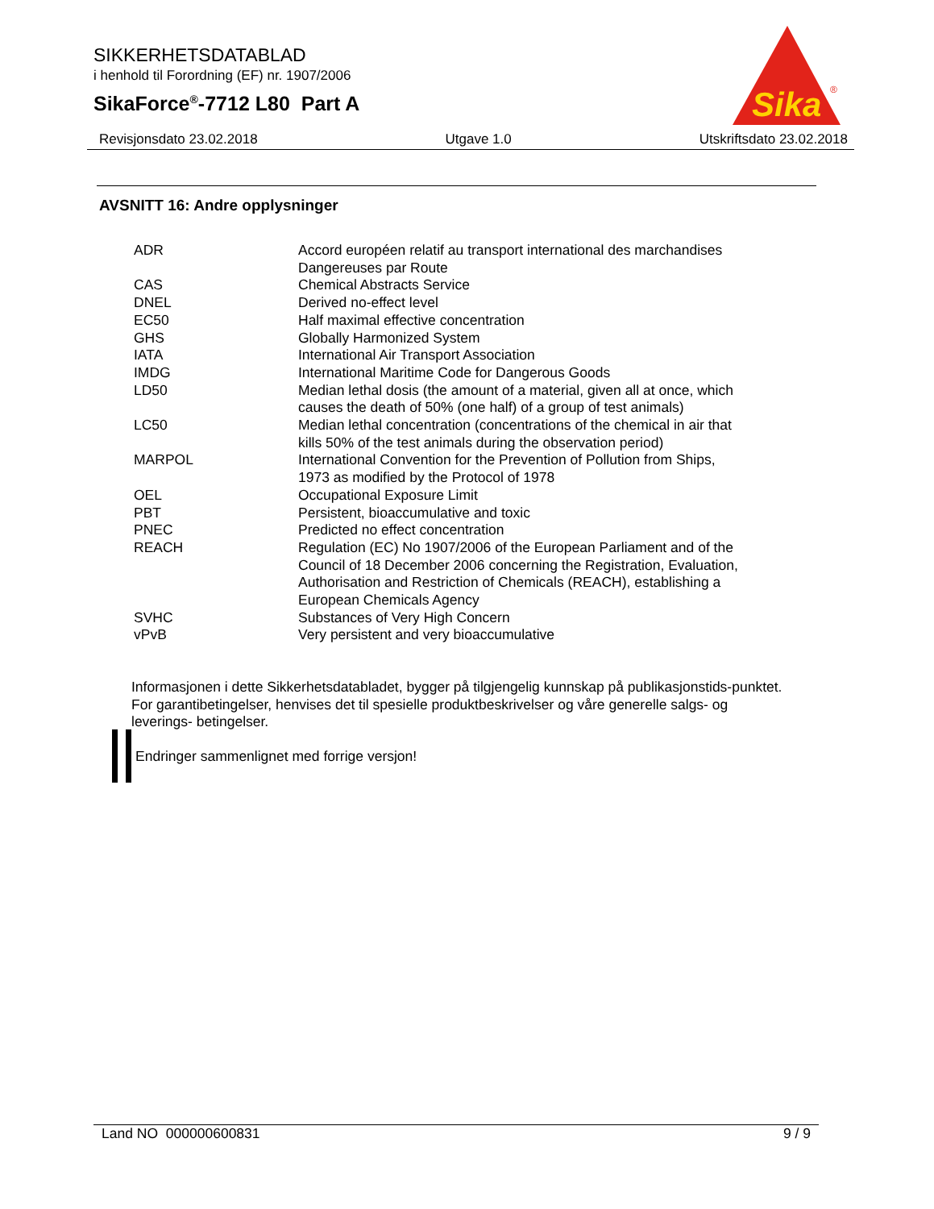SIKKERHETSDATABLAD
i henhold til Forordning (EF) nr. 1907/2006
SikaForce<sup>®</sup>-7712 L80 Part A
Sika
®
Revisjonsdato 23.02.2018 Utgave 1.0 Utskriftsdato 23.02.2018
AVSNITT 16: Andre opplysninger
| ADR | Accord européen relatif au transport international des marchandises Dangereuses par Route |
| CAS | Chemical Abstracts Service |
| DNEL | Derived no-effect level |
| EC50 | Half maximal effective concentration |
| GHS | Globally Harmonized System |
| IATA | International Air Transport Association |
| IMDG | International Maritime Code for Dangerous Goods |
| LD50 | Median lethal dosis (the amount of a material, given all at once, which causes the death of 50% (one half) of a group of test animals) |
| LC50 | Median lethal concentration (concentrations of the chemical in air that kills 50% of the test animals during the observation period) |
| MARPOL | International Convention for the Prevention of Pollution from Ships, 1973 as modified by the Protocol of 1978 |
| OEL | Occupational Exposure Limit |
| PBT | Persistent, bioaccumulative and toxic |
| PNEC | Predicted no effect concentration |
| REACH | Regulation (EC) No 1907/2006 of the European Parliament and of the Council of 18 December 2006 concerning the Registration, Evaluation, Authorisation and Restriction of Chemicals (REACH), establishing a European Chemicals Agency |
| SVHC | Substances of Very High Concern |
| vPvB | Very persistent and very bioaccumulative |
Informasjonen i dette Sikkerhetsdatabladet, bygger på tilgjengelig kunnskap på publikasjonstids-punktet. For garantibetingelser, henvises det til spesielle produktbeskrivelser og våre generelle salgs- og leverings- betingelser.
Endringer sammenlignet med forrige versjon!
Land NO 000000600831 9 / 9